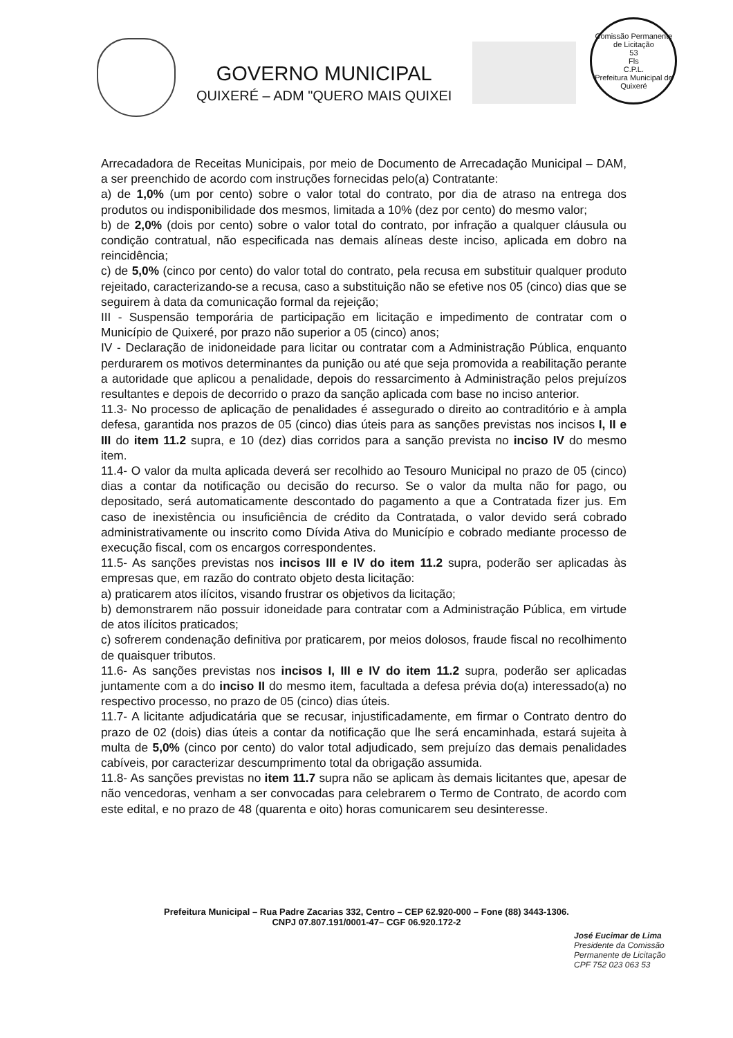GOVERNO MUNICIPAL
QUIXERÉ – ADM "QUERO MAIS QUIXEI
Comissão Permanente de Licitação
53
Fls
C.P.L.
Prefeitura Municipal de Quixeré
Arrecadadora de Receitas Municipais, por meio de Documento de Arrecadação Municipal – DAM, a ser preenchido de acordo com instruções fornecidas pelo(a) Contratante:
a) de 1,0% (um por cento) sobre o valor total do contrato, por dia de atraso na entrega dos produtos ou indisponibilidade dos mesmos, limitada a 10% (dez por cento) do mesmo valor;
b) de 2,0% (dois por cento) sobre o valor total do contrato, por infração a qualquer cláusula ou condição contratual, não especificada nas demais alíneas deste inciso, aplicada em dobro na reincidência;
c) de 5,0% (cinco por cento) do valor total do contrato, pela recusa em substituir qualquer produto rejeitado, caracterizando-se a recusa, caso a substituição não se efetive nos 05 (cinco) dias que se seguirem à data da comunicação formal da rejeição;
III - Suspensão temporária de participação em licitação e impedimento de contratar com o Município de Quixeré, por prazo não superior a 05 (cinco) anos;
IV - Declaração de inidoneidade para licitar ou contratar com a Administração Pública, enquanto perdurarem os motivos determinantes da punição ou até que seja promovida a reabilitação perante a autoridade que aplicou a penalidade, depois do ressarcimento à Administração pelos prejuízos resultantes e depois de decorrido o prazo da sanção aplicada com base no inciso anterior.
11.3- No processo de aplicação de penalidades é assegurado o direito ao contraditório e à ampla defesa, garantida nos prazos de 05 (cinco) dias úteis para as sanções previstas nos incisos I, II e III do item 11.2 supra, e 10 (dez) dias corridos para a sanção prevista no inciso IV do mesmo item.
11.4- O valor da multa aplicada deverá ser recolhido ao Tesouro Municipal no prazo de 05 (cinco) dias a contar da notificação ou decisão do recurso. Se o valor da multa não for pago, ou depositado, será automaticamente descontado do pagamento a que a Contratada fizer jus. Em caso de inexistência ou insuficiência de crédito da Contratada, o valor devido será cobrado administrativamente ou inscrito como Dívida Ativa do Município e cobrado mediante processo de execução fiscal, com os encargos correspondentes.
11.5- As sanções previstas nos incisos III e IV do item 11.2 supra, poderão ser aplicadas às empresas que, em razão do contrato objeto desta licitação:
a) praticarem atos ilícitos, visando frustrar os objetivos da licitação;
b) demonstrarem não possuir idoneidade para contratar com a Administração Pública, em virtude de atos ilícitos praticados;
c) sofrerem condenação definitiva por praticarem, por meios dolosos, fraude fiscal no recolhimento de quaisquer tributos.
11.6- As sanções previstas nos incisos I, III e IV do item 11.2 supra, poderão ser aplicadas juntamente com a do inciso II do mesmo item, facultada a defesa prévia do(a) interessado(a) no respectivo processo, no prazo de 05 (cinco) dias úteis.
11.7- A licitante adjudicatária que se recusar, injustificadamente, em firmar o Contrato dentro do prazo de 02 (dois) dias úteis a contar da notificação que lhe será encaminhada, estará sujeita à multa de 5,0% (cinco por cento) do valor total adjudicado, sem prejuízo das demais penalidades cabíveis, por caracterizar descumprimento total da obrigação assumida.
11.8- As sanções previstas no item 11.7 supra não se aplicam às demais licitantes que, apesar de não vencedoras, venham a ser convocadas para celebrarem o Termo de Contrato, de acordo com este edital, e no prazo de 48 (quarenta e oito) horas comunicarem seu desinteresse.
Prefeitura Municipal – Rua Padre Zacarias 332, Centro – CEP 62.920-000 – Fone (88) 3443-1306.
CNPJ 07.807.191/0001-47– CGF 06.920.172-2
José Eucimar de Lima
Presidente da Comissão
Permanente de Licitação
CPF 752 023 063 53